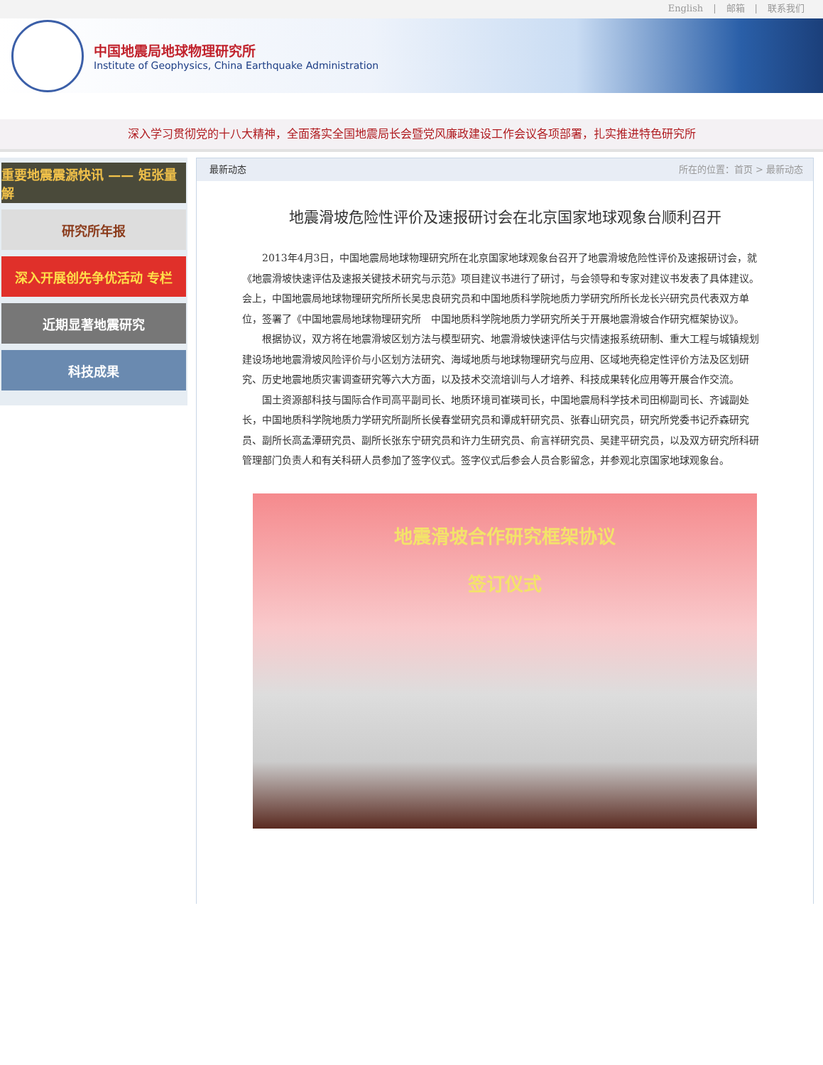English | 邮箱 | 联系我们
中国地震局地球物理研究所
Institute of Geophysics, China Earthquake Administration
深入学习贯彻党的十八大精神，全面落实全国地震局长会暨党风廉政建设工作会议各项部署，扎实推进特色研究所
重要地震震源快讯 —— 矩张量解
研究所年报
深入开展创先争优活动 专栏
近期显著地震研究
科技成果
最新动态 所在的位置：首页 > 最新动态
地震滑坡危险性评价及速报研讨会在北京国家地球观象台顺利召开
2013年4月3日，中国地震局地球物理研究所在北京国家地球观象台召开了地震滑坡危险性评价及速报研讨会，就《地震滑坡快速评估及速报关键技术研究与示范》项目建议书进行了研讨，与会领导和专家对建议书发表了具体建议。会上，中国地震局地球物理研究所所长吴忠良研究员和中国地质科学院地质力学研究所所长龙长兴研究员代表双方单位，签署了《中国地震局地球物理研究所　中国地质科学院地质力学研究所关于开展地震滑坡合作研究框架协议》。
根据协议，双方将在地震滑坡区划方法与模型研究、地震滑坡快速评估与灾情速报系统研制、重大工程与城镇规划建设场地地震滑坡风险评价与小区划方法研究、海域地质与地球物理研究与应用、区域地壳稳定性评价方法及区划研究、历史地震地质灾害调查研究等六大方面，以及技术交流培训与人才培养、科技成果转化应用等开展合作交流。
国土资源部科技与国际合作司高平副司长、地质环境司崔瑛司长，中国地震局科学技术司田柳副司长、齐诚副处长，中国地质科学院地质力学研究所副所长侯春堂研究员和谭成轩研究员、张春山研究员，研究所党委书记乔森研究员、副所长高孟潭研究员、副所长张东宁研究员和许力生研究员、俞言祥研究员、吴建平研究员，以及双方研究所科研管理部门负责人和有关科研人员参加了签字仪式。签字仪式后参会人员合影留念，并参观北京国家地球观象台。
地震滑坡合作研究框架协议
签订仪式